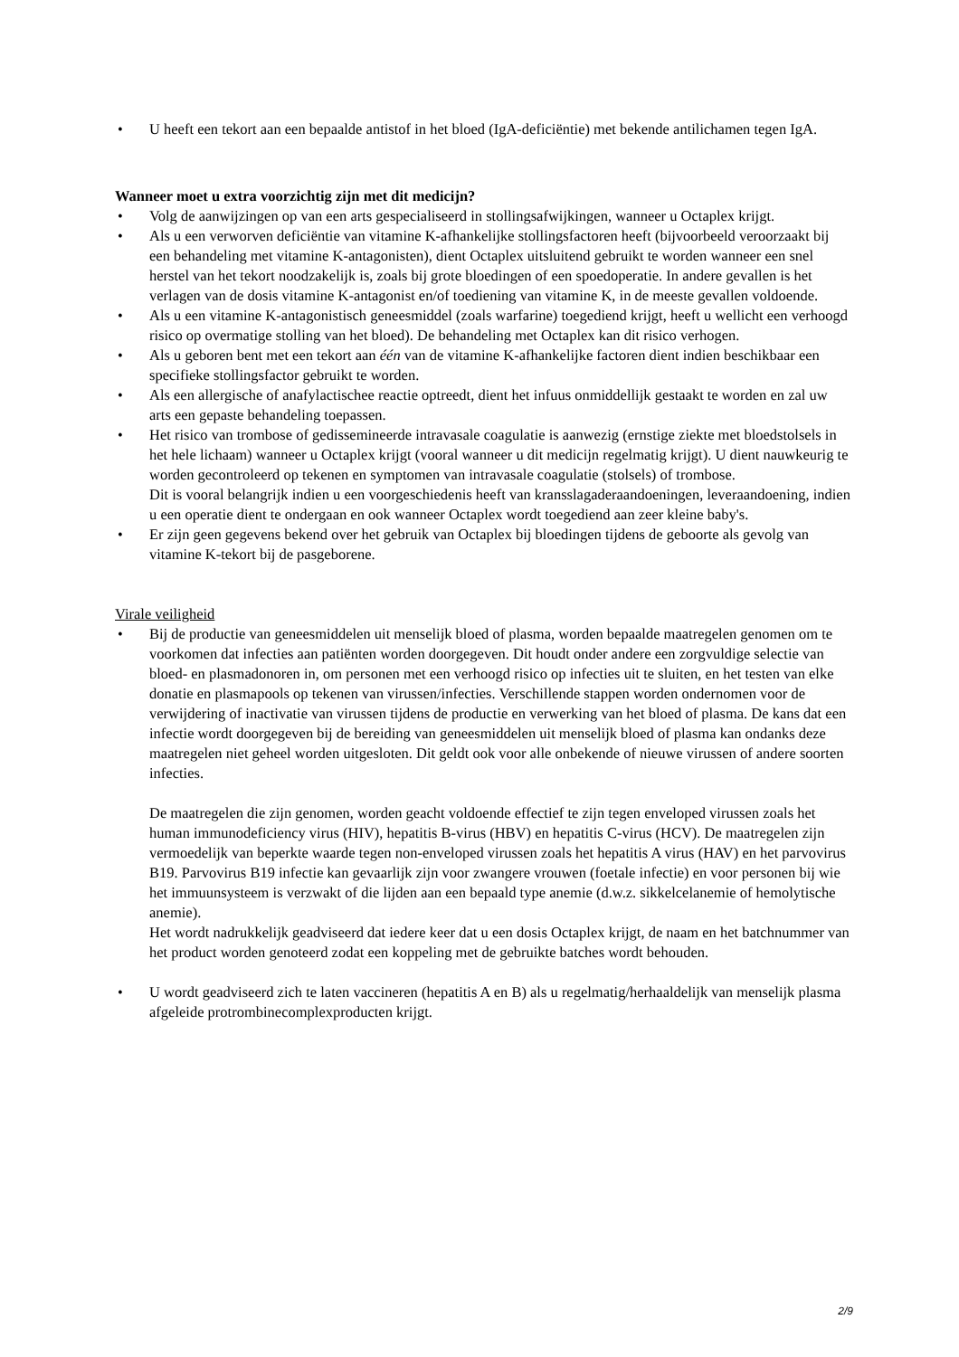• U heeft een tekort aan een bepaalde antistof in het bloed (IgA-deficiëntie) met bekende antilichamen tegen IgA.
Wanneer moet u extra voorzichtig zijn met dit medicijn?
• Volg de aanwijzingen op van een arts gespecialiseerd in stollingsafwijkingen, wanneer u Octaplex krijgt.
• Als u een verworven deficiëntie van vitamine K-afhankelijke stollingsfactoren heeft (bijvoorbeeld veroorzaakt bij een behandeling met vitamine K-antagonisten), dient Octaplex uitsluitend gebruikt te worden wanneer een snel herstel van het tekort noodzakelijk is, zoals bij grote bloedingen of een spoedoperatie. In andere gevallen is het verlagen van de dosis vitamine K-antagonist en/of toediening van vitamine K, in de meeste gevallen voldoende.
• Als u een vitamine K-antagonistisch geneesmiddel (zoals warfarine) toegediend krijgt, heeft u wellicht een verhoogd risico op overmatige stolling van het bloed). De behandeling met Octaplex kan dit risico verhogen.
• Als u geboren bent met een tekort aan één van de vitamine K-afhankelijke factoren dient indien beschikbaar een specifieke stollingsfactor gebruikt te worden.
• Als een allergische of anafylactischee reactie optreedt, dient het infuus onmiddellijk gestaakt te worden en zal uw arts een gepaste behandeling toepassen.
• Het risico van trombose of gedissemineerde intravasale coagulatie is aanwezig (ernstige ziekte met bloedstolsels in het hele lichaam) wanneer u Octaplex krijgt (vooral wanneer u dit medicijn regelmatig krijgt). U dient nauwkeurig te worden gecontroleerd op tekenen en symptomen van intravasale coagulatie (stolsels) of trombose.
Dit is vooral belangrijk indien u een voorgeschiedenis heeft van kransslagaderaandoeningen, leveraandoening, indien u een operatie dient te ondergaan en ook wanneer Octaplex wordt toegediend aan zeer kleine baby's.
• Er zijn geen gegevens bekend over het gebruik van Octaplex bij bloedingen tijdens de geboorte als gevolg van vitamine K-tekort bij de pasgeborene.
Virale veiligheid
• Bij de productie van geneesmiddelen uit menselijk bloed of plasma, worden bepaalde maatregelen genomen om te voorkomen dat infecties aan patiënten worden doorgegeven. Dit houdt onder andere een zorgvuldige selectie van bloed- en plasmadonoren in, om personen met een verhoogd risico op infecties uit te sluiten, en het testen van elke donatie en plasmapools op tekenen van virussen/infecties. Verschillende stappen worden ondernomen voor de verwijdering of inactivatie van virussen tijdens de productie en verwerking van het bloed of plasma. De kans dat een infectie wordt doorgegeven bij de bereiding van geneesmiddelen uit menselijk bloed of plasma kan ondanks deze maatregelen niet geheel worden uitgesloten. Dit geldt ook voor alle onbekende of nieuwe virussen of andere soorten infecties.
De maatregelen die zijn genomen, worden geacht voldoende effectief te zijn tegen enveloped virussen zoals het human immunodeficiency virus (HIV), hepatitis B-virus (HBV) en hepatitis C-virus (HCV). De maatregelen zijn vermoedelijk van beperkte waarde tegen non-enveloped virussen zoals het hepatitis A virus (HAV) en het parvovirus B19. Parvovirus B19 infectie kan gevaarlijk zijn voor zwangere vrouwen (foetale infectie) en voor personen bij wie het immuunsysteem is verzwakt of die lijden aan een bepaald type anemie (d.w.z. sikkelcelanemie of hemolytische anemie).
Het wordt nadrukkelijk geadviseerd dat iedere keer dat u een dosis Octaplex krijgt, de naam en het batchnummer van het product worden genoteerd zodat een koppeling met de gebruikte batches wordt behouden.
• U wordt geadviseerd zich te laten vaccineren (hepatitis A en B) als u regelmatig/herhaaldelijk van menselijk plasma afgeleide protrombinecomplexproducten krijgt.
2/9